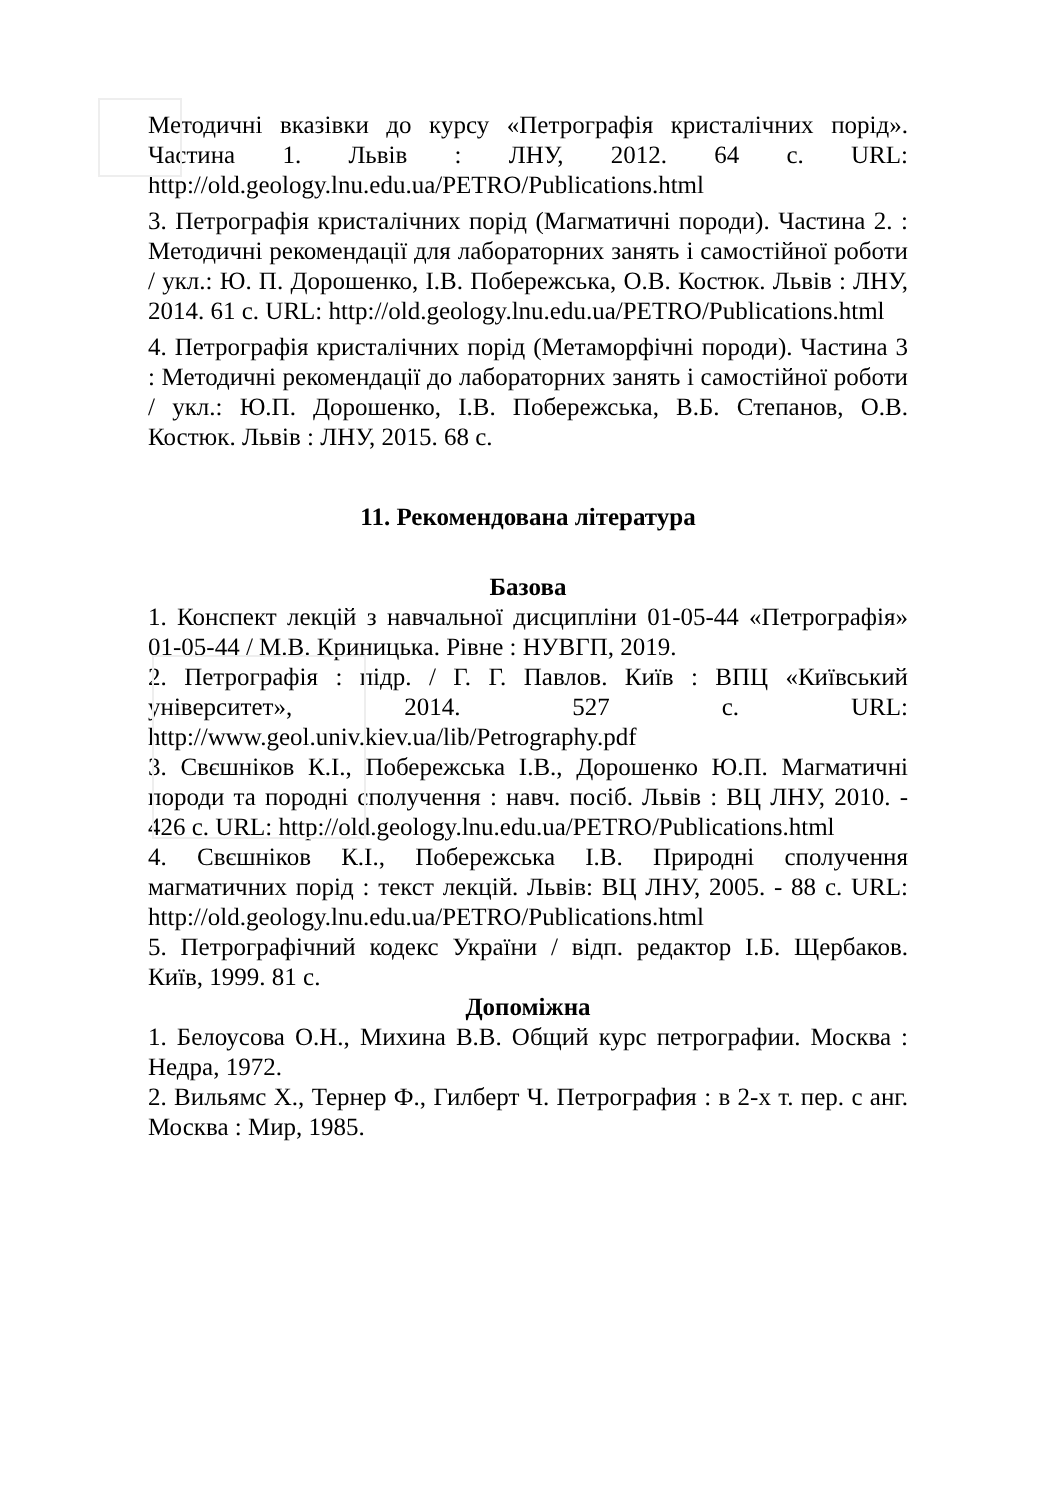Методичні вказівки до курсу «Петрографія кристалічних порід». Частина 1. Львів : ЛНУ, 2012. 64 с. URL: http://old.geology.lnu.edu.ua/PETRO/Publications.html
3. Петрографія кристалічних порід (Магматичні породи). Частина 2. : Методичні рекомендації для лабораторних занять і самостійної роботи / укл.: Ю. П. Дорошенко, І.В. Побережська, О.В. Костюк. Львів : ЛНУ, 2014. 61 с. URL: http://old.geology.lnu.edu.ua/PETRO/Publications.html
4. Петрографія кристалічних порід (Метаморфічні породи). Частина 3 : Методичні рекомендації до лабораторних занять і самостійної роботи / укл.: Ю.П. Дорошенко, І.В. Побережська, В.Б. Степанов, О.В. Костюк. Львів : ЛНУ, 2015. 68 с.
11. Рекомендована література
Базова
1. Конспект лекцій з навчальної дисципліни 01-05-44 «Петрографія» 01-05-44 / М.В. Криницька. Рівне : НУВГП, 2019.
2. Петрографія : підр. / Г. Г. Павлов. Київ : ВПЦ «Київський університет», 2014. 527 с. URL: http://www.geol.univ.kiev.ua/lib/Petrography.pdf
3. Свєшніков К.І., Побережська І.В., Дорошенко Ю.П. Магматичні породи та породні сполучення : навч. посіб. Львів : ВЦ ЛНУ, 2010. - 426 с. URL: http://old.geology.lnu.edu.ua/PETRO/Publications.html
4. Свєшніков К.І., Побережська І.В. Природні сполучення магматичних порід : текст лекцій. Львів: ВЦ ЛНУ, 2005. - 88 с. URL: http://old.geology.lnu.edu.ua/PETRO/Publications.html
5. Петрографічний кодекс України / відп. редактор І.Б. Щербаков. Київ, 1999. 81 с.
Допоміжна
1. Белоусова О.Н., Михина В.В. Общий курс петрографии. Москва : Недра, 1972.
2. Вильямс Х., Тернер Ф., Гилберт Ч. Петрография : в 2-х т. пер. с анг. Москва : Мир, 1985.